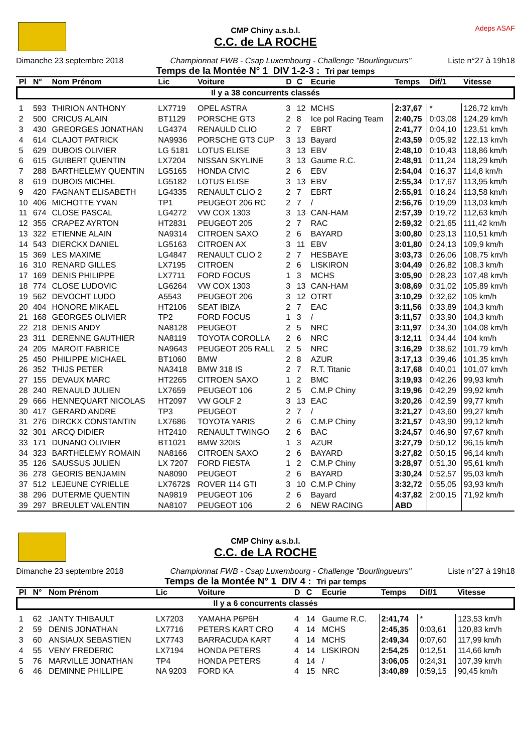Adeps ASAF
CMP Chiny a.s.b.l.
C.C. de LA ROCHE
Dimanche 23 septembre 2018 Championnat FWB - Csap Luxembourg - Challenge "Bourlingueurs" Liste n°27 à 19h18
Temps de la Montée N° 1 DIV 1-2-3 : Tri par temps
| Pl | N° | Nom Prénom | Lic | Voiture | D | C | Ecurie | Temps | Dif/1 | Vitesse |
| --- | --- | --- | --- | --- | --- | --- | --- | --- | --- | --- |
| Il y a 38 concurrents classés | | | | | | | | | | |
| 1 | 593 | THIRION ANTHONY | LX7719 | OPEL ASTRA | 3 | 12 | MCHS | 2:37,67 | * | 126,72 km/h |
| 2 | 500 | CRICUS ALAIN | BT1129 | PORSCHE GT3 | 2 | 8 | Ice pol Racing Team | 2:40,75 | 0:03,08 | 124,29 km/h |
| 3 | 430 | GREORGES JONATHAN | LG4374 | RENAULD CLIO | 2 | 7 | EBRT | 2:41,77 | 0:04,10 | 123,51 km/h |
| 4 | 614 | CLAJOT PATRICK | NA9936 | PORSCHE GT3 CUP | 3 | 13 | Bayard | 2:43,59 | 0:05,92 | 122,13 km/h |
| 5 | 629 | DUBOIS OLIVIER | LG 5181 | LOTUS ELISE | 3 | 13 | EBV | 2:48,10 | 0:10,43 | 118,86 km/h |
| 6 | 615 | GUIBERT QUENTIN | LX7204 | NISSAN SKYLINE | 3 | 13 | Gaume R.C. | 2:48,91 | 0:11,24 | 118,29 km/h |
| 7 | 288 | BARTHELEMY QUENTIN | LG5165 | HONDA CIVIC | 2 | 6 | EBV | 2:54,04 | 0:16,37 | 114,8 km/h |
| 8 | 619 | DUBOIS MICHEL | LG5182 | LOTUS ELISE | 3 | 13 | EBV | 2:55,34 | 0:17,67 | 113,95 km/h |
| 9 | 420 | FAGNANT ELISABETH | LG4335 | RENAULT CLIO 2 | 2 | 7 | EBRT | 2:55,91 | 0:18,24 | 113,58 km/h |
| 10 | 406 | MICHOTTE YVAN | TP1 | PEUGEOT 206 RC | 2 | 7 | / | 2:56,76 | 0:19,09 | 113,03 km/h |
| 11 | 674 | CLOSE PASCAL | LG4272 | VW COX 1303 | 3 | 13 | CAN-HAM | 2:57,39 | 0:19,72 | 112,63 km/h |
| 12 | 355 | CRAPEZ AYRTON | HT2831 | PEUGEOT 205 | 2 | 7 | RAC | 2:59,32 | 0:21,65 | 111,42 km/h |
| 13 | 322 | ETIENNE ALAIN | NA9314 | CITROEN SAXO | 2 | 6 | BAYARD | 3:00,80 | 0:23,13 | 110,51 km/h |
| 14 | 543 | DIERCKX DANIEL | LG5163 | CITROEN AX | 3 | 11 | EBV | 3:01,80 | 0:24,13 | 109,9 km/h |
| 15 | 369 | LES MAXIME | LG4847 | RENAULT CLIO 2 | 2 | 7 | HESBAYE | 3:03,73 | 0:26,06 | 108,75 km/h |
| 16 | 310 | RENARD GILLES | LX7195 | CITROEN | 2 | 6 | LISKIRON | 3:04,49 | 0:26,82 | 108,3 km/h |
| 17 | 169 | DENIS PHILIPPE | LX7711 | FORD FOCUS | 1 | 3 | MCHS | 3:05,90 | 0:28,23 | 107,48 km/h |
| 18 | 774 | CLOSE LUDOVIC | LG6264 | VW COX 1303 | 3 | 13 | CAN-HAM | 3:08,69 | 0:31,02 | 105,89 km/h |
| 19 | 562 | DEVOCHT LUDO | A5543 | PEUGEOT 206 | 3 | 12 | OTRT | 3:10,29 | 0:32,62 | 105 km/h |
| 20 | 404 | HONORE MIKAEL | HT2106 | SEAT IBIZA | 2 | 7 | EAC | 3:11,56 | 0:33,89 | 104,3 km/h |
| 21 | 168 | GEORGES OLIVIER | TP2 | FORD FOCUS | 1 | 3 | / | 3:11,57 | 0:33,90 | 104,3 km/h |
| 22 | 218 | DENIS ANDY | NA8128 | PEUGEOT | 2 | 5 | NRC | 3:11,97 | 0:34,30 | 104,08 km/h |
| 23 | 311 | DERENNE GAUTHIER | NA8119 | TOYOTA COROLLA | 2 | 6 | NRC | 3:12,11 | 0:34,44 | 104 km/h |
| 24 | 205 | MAROIT FABRICE | NA9643 | PEUGEOT 205 RALL | 2 | 5 | NRC | 3:16,29 | 0:38,62 | 101,79 km/h |
| 25 | 450 | PHILIPPE MICHAEL | BT1060 | BMW | 2 | 8 | AZUR | 3:17,13 | 0:39,46 | 101,35 km/h |
| 26 | 352 | THIJS PETER | NA3418 | BMW 318 IS | 2 | 7 | R.T. Titanic | 3:17,68 | 0:40,01 | 101,07 km/h |
| 27 | 155 | DEVAUX MARC | HT2265 | CITROEN SAXO | 1 | 2 | BMC | 3:19,93 | 0:42,26 | 99,93 km/h |
| 28 | 240 | RENAULD JULIEN | LX7659 | PEUGEOT 106 | 2 | 5 | C.M.P Chiny | 3:19,96 | 0:42,29 | 99,92 km/h |
| 29 | 666 | HENNEQUART NICOLAS | HT2097 | VW GOLF 2 | 3 | 13 | EAC | 3:20,26 | 0:42,59 | 99,77 km/h |
| 30 | 417 | GERARD ANDRE | TP3 | PEUGEOT | 2 | 7 | / | 3:21,27 | 0:43,60 | 99,27 km/h |
| 31 | 276 | DIRCKX CONSTANTIN | LX7686 | TOYOTA YARIS | 2 | 6 | C.M.P Chiny | 3:21,57 | 0:43,90 | 99,12 km/h |
| 32 | 301 | ARCQ DIDIER | HT2410 | RENAULT TWINGO | 2 | 6 | BAC | 3:24,57 | 0:46,90 | 97,67 km/h |
| 33 | 171 | DUNANO OLIVIER | BT1021 | BMW 320IS | 1 | 3 | AZUR | 3:27,79 | 0:50,12 | 96,15 km/h |
| 34 | 323 | BARTHELEMY ROMAIN | NA8166 | CITROEN SAXO | 2 | 6 | BAYARD | 3:27,82 | 0:50,15 | 96,14 km/h |
| 35 | 126 | SAUSSUS JULIEN | LX 7207 | FORD FIESTA | 1 | 2 | C.M.P Chiny | 3:28,97 | 0:51,30 | 95,61 km/h |
| 36 | 278 | GEORIS BENJAMIN | NA8090 | PEUGEOT | 2 | 6 | BAYARD | 3:30,24 | 0:52,57 | 95,03 km/h |
| 37 | 512 | LEJEUNE CYRIELLE | LX7672$ | ROVER 114 GTI | 3 | 10 | C.M.P Chiny | 3:32,72 | 0:55,05 | 93,93 km/h |
| 38 | 296 | DUTERME QUENTIN | NA9819 | PEUGEOT 106 | 2 | 6 | Bayard | 4:37,82 | 2:00,15 | 71,92 km/h |
| 39 | 297 | BREULET VALENTIN | NA8107 | PEUGEOT 106 | 2 | 6 | NEW RACING | ABD | | |
CMP Chiny a.s.b.l.
C.C. de LA ROCHE
Dimanche 23 septembre 2018 Championnat FWB - Csap Luxembourg - Challenge "Bourlingueurs" Liste n°27 à 19h18
Temps de la Montée N° 1 DIV 4 : Tri par temps
| Pl | N° | Nom Prénom | Lic | Voiture | D | C | Ecurie | Temps | Dif/1 | Vitesse |
| --- | --- | --- | --- | --- | --- | --- | --- | --- | --- | --- |
| Il y a 6 concurrents classés | | | | | | | | | | |
| 1 | 62 | JANTY THIBAULT | LX7203 | YAMAHA P6P6H | 4 | 14 | Gaume R.C. | 2:41,74 | * | 123,53 km/h |
| 2 | 59 | DENIS JONATHAN | LX7716 | PETERS KART CRO | 4 | 14 | MCHS | 2:45,35 | 0:03,61 | 120,83 km/h |
| 3 | 60 | ANSIAUX SEBASTIEN | LX7743 | BARRACUDA KART | 4 | 14 | MCHS | 2:49,34 | 0:07,60 | 117,99 km/h |
| 4 | 55 | VENY FREDERIC | LX7194 | HONDA PETERS | 4 | 14 | LISKIRON | 2:54,25 | 0:12,51 | 114,66 km/h |
| 5 | 76 | MARVILLE JONATHAN | TP4 | HONDA PETERS | 4 | 14 | / | 3:06,05 | 0:24,31 | 107,39 km/h |
| 6 | 46 | DEMINNE PHILLIPE | NA 9203 | FORD KA | 4 | 15 | NRC | 3:40,89 | 0:59,15 | 90,45 km/h |